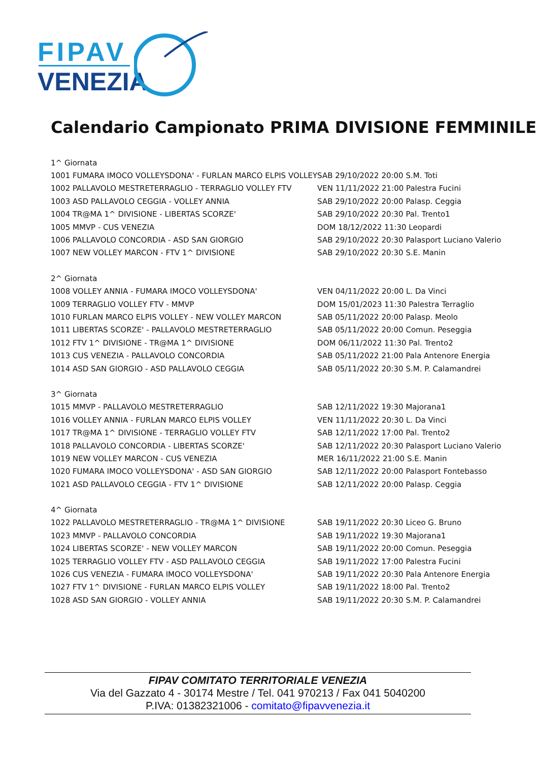FIPAV
VENEZIA
Calendario Campionato PRIMA DIVISIONE FEMMINILE
| 1^ Giornata | |
| 1001 FUMARA IMOCO VOLLEYSDONA' - FURLAN MARCO ELPIS VOLLEY | SAB 29/10/2022 20:00 S.M. Toti |
| 1002 PALLAVOLO MESTRETERRAGLIO - TERRAGLIO VOLLEY FTV | VEN 11/11/2022 21:00 Palestra Fucini |
| 1003 ASD PALLAVOLO CEGGIA - VOLLEY ANNIA | SAB 29/10/2022 20:00 Palasp. Ceggia |
| 1004 TR@MA 1^ DIVISIONE - LIBERTAS SCORZE' | SAB 29/10/2022 20:30 Pal. Trento1 |
| 1005 MMVP - CUS VENEZIA | DOM 18/12/2022 11:30 Leopardi |
| 1006 PALLAVOLO CONCORDIA - ASD SAN GIORGIO | SAB 29/10/2022 20:30 Palasport Luciano Valerio |
| 1007 NEW VOLLEY MARCON - FTV 1^ DIVISIONE | SAB 29/10/2022 20:30 S.E. Manin |
| 2^ Giornata | |
| 1008 VOLLEY ANNIA - FUMARA IMOCO VOLLEYSDONA' | VEN 04/11/2022 20:00 L. Da Vinci |
| 1009 TERRAGLIO VOLLEY FTV - MMVP | DOM 15/01/2023 11:30 Palestra Terraglio |
| 1010 FURLAN MARCO ELPIS VOLLEY - NEW VOLLEY MARCON | SAB 05/11/2022 20:00 Palasp. Meolo |
| 1011 LIBERTAS SCORZE' - PALLAVOLO MESTRETERRAGLIO | SAB 05/11/2022 20:00 Comun. Peseggia |
| 1012 FTV 1^ DIVISIONE - TR@MA 1^ DIVISIONE | DOM 06/11/2022 11:30 Pal. Trento2 |
| 1013 CUS VENEZIA - PALLAVOLO CONCORDIA | SAB 05/11/2022 21:00 Pala Antenore Energia |
| 1014 ASD SAN GIORGIO - ASD PALLAVOLO CEGGIA | SAB 05/11/2022 20:30 S.M. P. Calamandrei |
| 3^ Giornata | |
| 1015 MMVP - PALLAVOLO MESTRETERRAGLIO | SAB 12/11/2022 19:30 Majorana1 |
| 1016 VOLLEY ANNIA - FURLAN MARCO ELPIS VOLLEY | VEN 11/11/2022 20:30 L. Da Vinci |
| 1017 TR@MA 1^ DIVISIONE - TERRAGLIO VOLLEY FTV | SAB 12/11/2022 17:00 Pal. Trento2 |
| 1018 PALLAVOLO CONCORDIA - LIBERTAS SCORZE' | SAB 12/11/2022 20:30 Palasport Luciano Valerio |
| 1019 NEW VOLLEY MARCON - CUS VENEZIA | MER 16/11/2022 21:00 S.E. Manin |
| 1020 FUMARA IMOCO VOLLEYSDONA' - ASD SAN GIORGIO | SAB 12/11/2022 20:00 Palasport Fontebasso |
| 1021 ASD PALLAVOLO CEGGIA - FTV 1^ DIVISIONE | SAB 12/11/2022 20:00 Palasp. Ceggia |
| 4^ Giornata | |
| 1022 PALLAVOLO MESTRETERRAGLIO - TR@MA 1^ DIVISIONE | SAB 19/11/2022 20:30 Liceo G. Bruno |
| 1023 MMVP - PALLAVOLO CONCORDIA | SAB 19/11/2022 19:30 Majorana1 |
| 1024 LIBERTAS SCORZE' - NEW VOLLEY MARCON | SAB 19/11/2022 20:00 Comun. Peseggia |
| 1025 TERRAGLIO VOLLEY FTV - ASD PALLAVOLO CEGGIA | SAB 19/11/2022 17:00 Palestra Fucini |
| 1026 CUS VENEZIA - FUMARA IMOCO VOLLEYSDONA' | SAB 19/11/2022 20:30 Pala Antenore Energia |
| 1027 FTV 1^ DIVISIONE - FURLAN MARCO ELPIS VOLLEY | SAB 19/11/2022 18:00 Pal. Trento2 |
| 1028 ASD SAN GIORGIO - VOLLEY ANNIA | SAB 19/11/2022 20:30 S.M. P. Calamandrei |
FIPAV COMITATO TERRITORIALE VENEZIA
Via del Gazzato 4 - 30174 Mestre / Tel. 041 970213 / Fax 041 5040200
P.IVA: 01382321006 - comitato@fipavvenezia.it